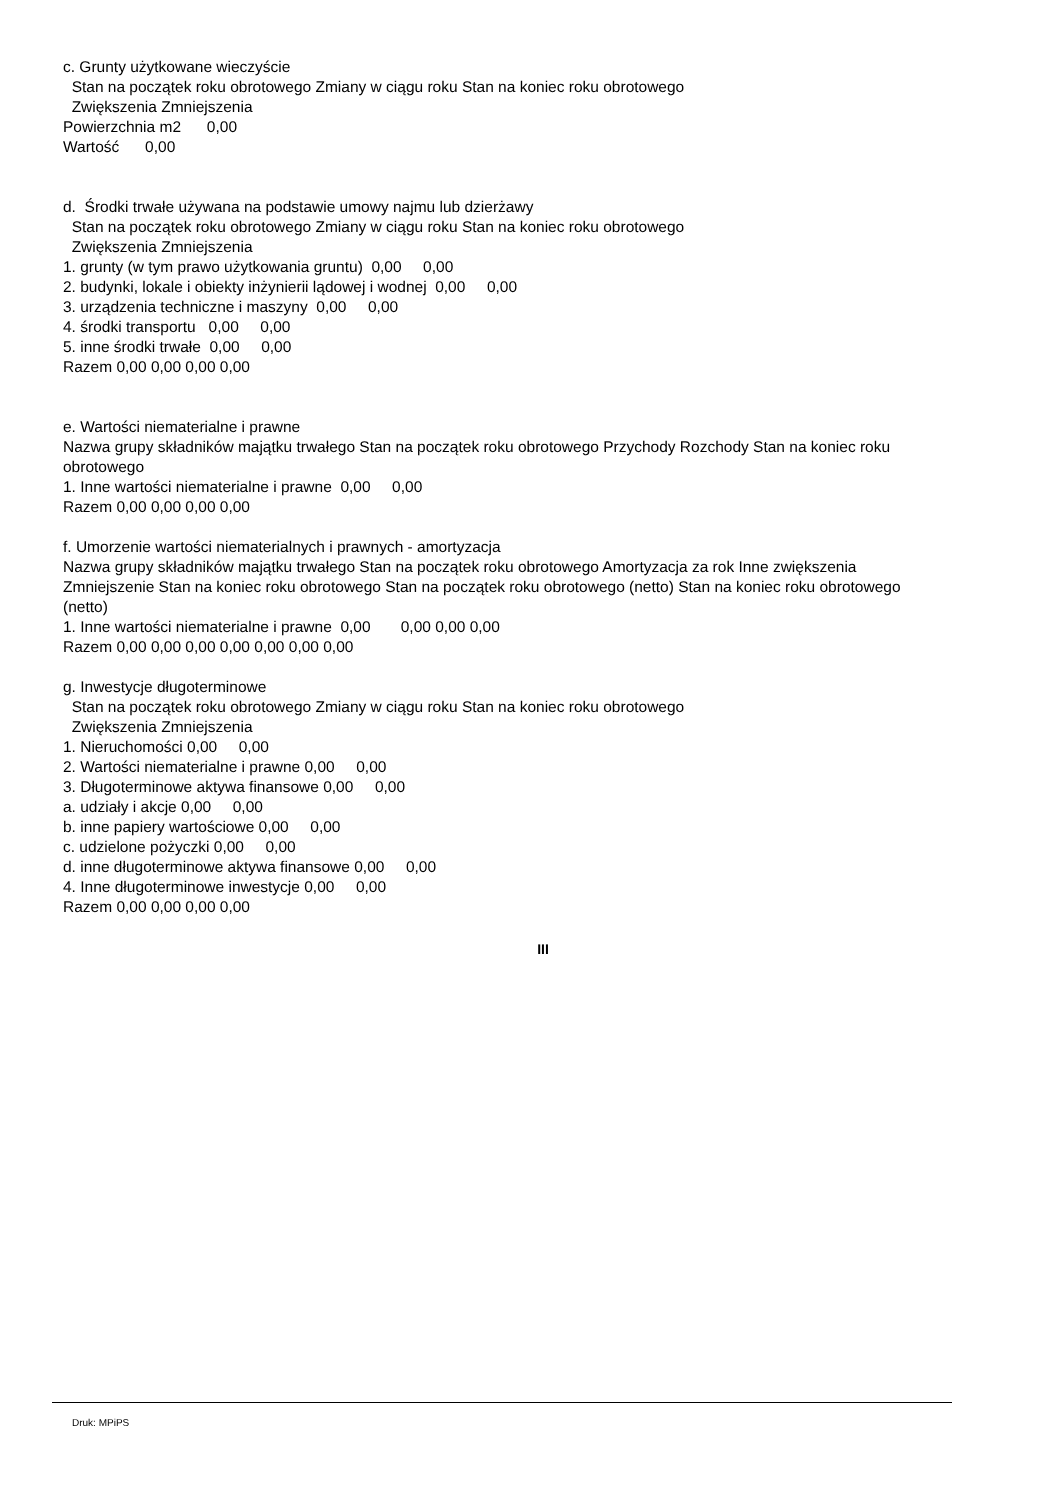c. Grunty użytkowane wieczyście
Stan na początek roku obrotowego Zmiany w ciągu roku Stan na koniec roku obrotowego
Zwiększenia Zmniejszenia
Powierzchnia m2 0,00
Wartość 0,00
d. Środki trwałe używana na podstawie umowy najmu lub dzierżawy
Stan na początek roku obrotowego Zmiany w ciągu roku Stan na koniec roku obrotowego
Zwiększenia Zmniejszenia
1. grunty (w tym prawo użytkowania gruntu) 0,00 0,00
2. budynki, lokale i obiekty inżynierii lądowej i wodnej 0,00 0,00
3. urządzenia techniczne i maszyny 0,00 0,00
4. środki transportu 0,00 0,00
5. inne środki trwałe 0,00 0,00
Razem 0,00 0,00 0,00 0,00
e. Wartości niematerialne i prawne
Nazwa grupy składników majątku trwałego Stan na początek roku obrotowego Przychody Rozchody Stan na koniec roku obrotowego
1. Inne wartości niematerialne i prawne 0,00 0,00
Razem 0,00 0,00 0,00 0,00
f. Umorzenie wartości niematerialnych i prawnych - amortyzacja
Nazwa grupy składników majątku trwałego Stan na początek roku obrotowego Amortyzacja za rok Inne zwiększenia Zmniejszenie Stan na koniec roku obrotowego Stan na początek roku obrotowego (netto) Stan na koniec roku obrotowego (netto)
1. Inne wartości niematerialne i prawne 0,00 0,00 0,00 0,00
Razem 0,00 0,00 0,00 0,00 0,00 0,00 0,00
g. Inwestycje długoterminowe
Stan na początek roku obrotowego Zmiany w ciągu roku Stan na koniec roku obrotowego
Zwiększenia Zmniejszenia
1. Nieruchomości 0,00 0,00
2. Wartości niematerialne i prawne 0,00 0,00
3. Długoterminowe aktywa finansowe 0,00 0,00
a. udziały i akcje 0,00 0,00
b. inne papiery wartościowe 0,00 0,00
c. udzielone pożyczki 0,00 0,00
d. inne długoterminowe aktywa finansowe 0,00 0,00
4. Inne długoterminowe inwestycje 0,00 0,00
Razem 0,00 0,00 0,00 0,00
III
Druk: MPiPS